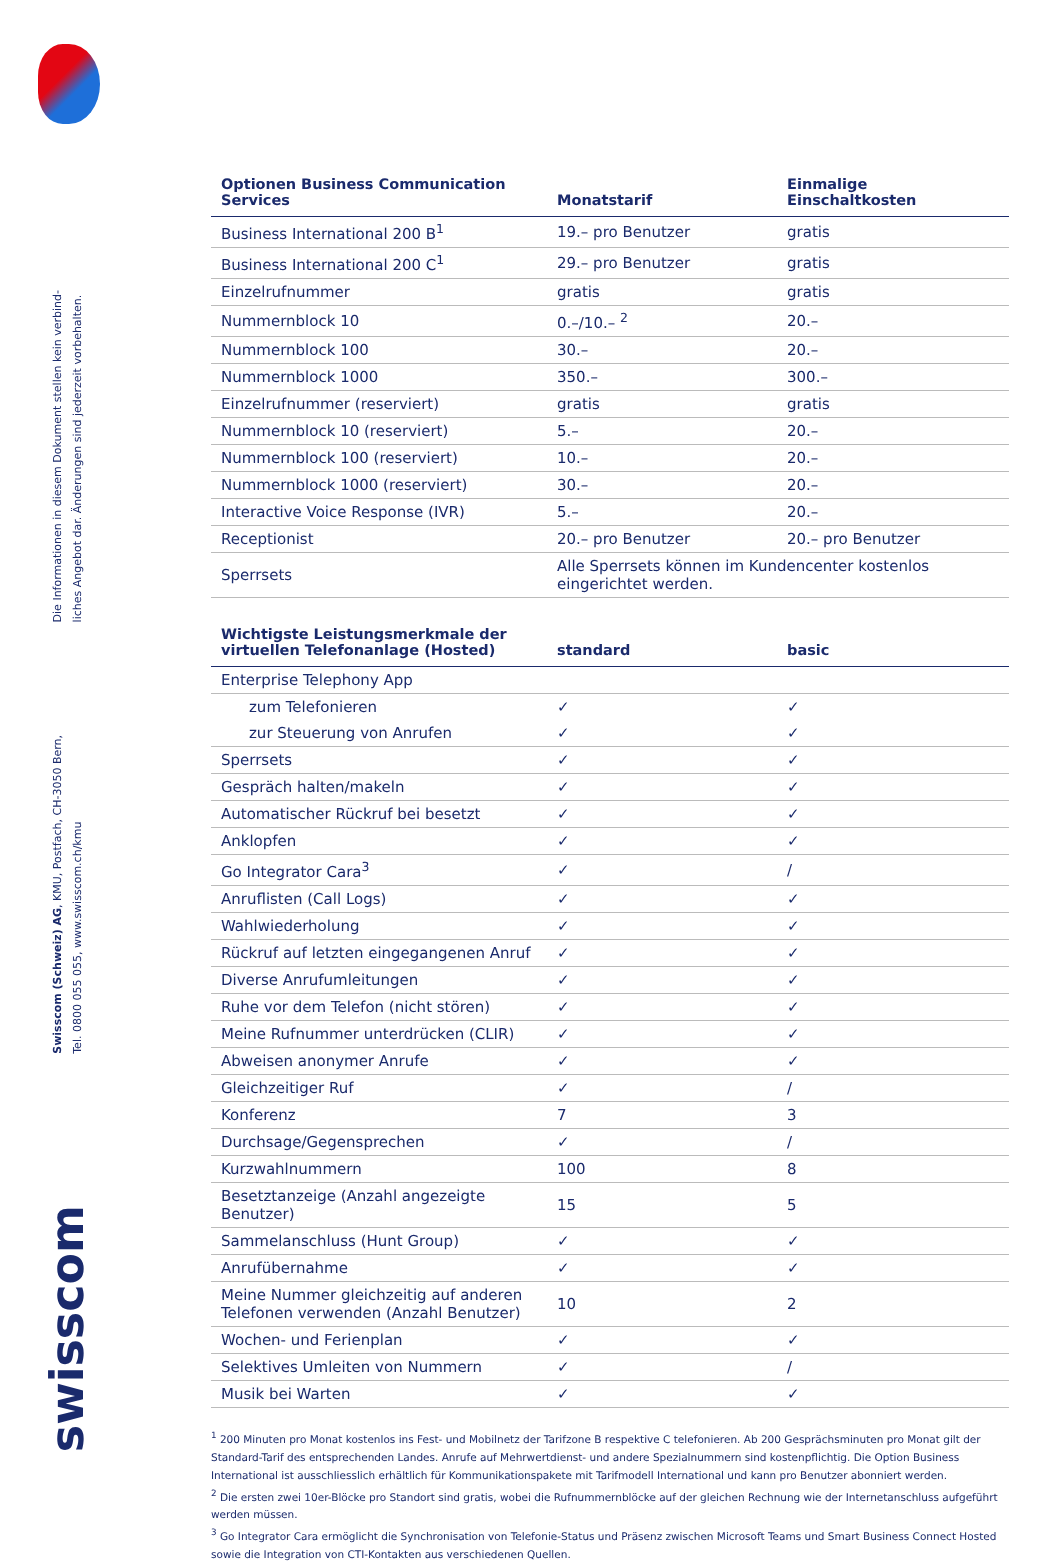Die Informationen in diesem Dokument stellen kein verbind-
liches Angebot dar. Änderungen sind jederzeit vorbehalten.
Swisscom (Schweiz) AG, KMU, Postfach, CH-3050 Bern,
Tel. 0800 055 055, www.swisscom.ch/kmu
swisscom
| Optionen Business Communication Services | Monatstarif | Einmalige Einschaltkosten |
| --- | --- | --- |
| Business International 200 B<sup>1</sup> | 19.– pro Benutzer | gratis |
| Business International 200 C<sup>1</sup> | 29.– pro Benutzer | gratis |
| Einzelrufnummer | gratis | gratis |
| Nummernblock 10 | 0.–/10.– <sup>2</sup> | 20.– |
| Nummernblock 100 | 30.– | 20.– |
| Nummernblock 1000 | 350.– | 300.– |
| Einzelrufnummer (reserviert) | gratis | gratis |
| Nummernblock 10 (reserviert) | 5.– | 20.– |
| Nummernblock 100 (reserviert) | 10.– | 20.– |
| Nummernblock 1000 (reserviert) | 30.– | 20.– |
| Interactive Voice Response (IVR) | 5.– | 20.– |
| Receptionist | 20.– pro Benutzer | 20.– pro Benutzer |
| Sperrsets | Alle Sperrsets können im Kundencenter kostenlos eingerichtet werden. | |
| Wichtigste Leistungsmerkmale der virtuellen Telefonanlage (Hosted) | standard | basic |
| --- | --- | --- |
| Enterprise Telephony App | | |
| zum Telefonieren | ✓ | ✓ |
| zur Steuerung von Anrufen | ✓ | ✓ |
| Sperrsets | ✓ | ✓ |
| Gespräch halten/makeln | ✓ | ✓ |
| Automatischer Rückruf bei besetzt | ✓ | ✓ |
| Anklopfen | ✓ | ✓ |
| Go Integrator Cara<sup>3</sup> | ✓ | / |
| Anruflisten (Call Logs) | ✓ | ✓ |
| Wahlwiederholung | ✓ | ✓ |
| Rückruf auf letzten eingegangenen Anruf | ✓ | ✓ |
| Diverse Anrufumleitungen | ✓ | ✓ |
| Ruhe vor dem Telefon (nicht stören) | ✓ | ✓ |
| Meine Rufnummer unterdrücken (CLIR) | ✓ | ✓ |
| Abweisen anonymer Anrufe | ✓ | ✓ |
| Gleichzeitiger Ruf | ✓ | / |
| Konferenz | 7 | 3 |
| Durchsage/Gegensprechen | ✓ | / |
| Kurzwahlnummern | 100 | 8 |
| Besetztanzeige (Anzahl angezeigte Benutzer) | 15 | 5 |
| Sammelanschluss (Hunt Group) | ✓ | ✓ |
| Anrufübernahme | ✓ | ✓ |
| Meine Nummer gleichzeitig auf anderen Telefonen verwenden (Anzahl Benutzer) | 10 | 2 |
| Wochen- und Ferienplan | ✓ | ✓ |
| Selektives Umleiten von Nummern | ✓ | / |
| Musik bei Warten | ✓ | ✓ |
<sup>1</sup> 200 Minuten pro Monat kostenlos ins Fest- und Mobilnetz der Tarifzone B respektive C telefonieren. Ab 200 Gesprächsminuten pro Monat gilt der Standard-Tarif des entsprechenden Landes. Anrufe auf Mehrwertdienst- und andere Spezialnummern sind kostenpflichtig. Die Option Business International ist ausschliesslich erhältlich für Kommunikationspakete mit Tarifmodell International und kann pro Benutzer abonniert werden.
<sup>2</sup> Die ersten zwei 10er-Blöcke pro Standort sind gratis, wobei die Rufnummernblöcke auf der gleichen Rechnung wie der Internetanschluss aufgeführt werden müssen.
<sup>3</sup> Go Integrator Cara ermöglicht die Synchronisation von Telefonie-Status und Präsenz zwischen Microsoft Teams und Smart Business Connect Hosted sowie die Integration von CTI-Kontakten aus verschiedenen Quellen.